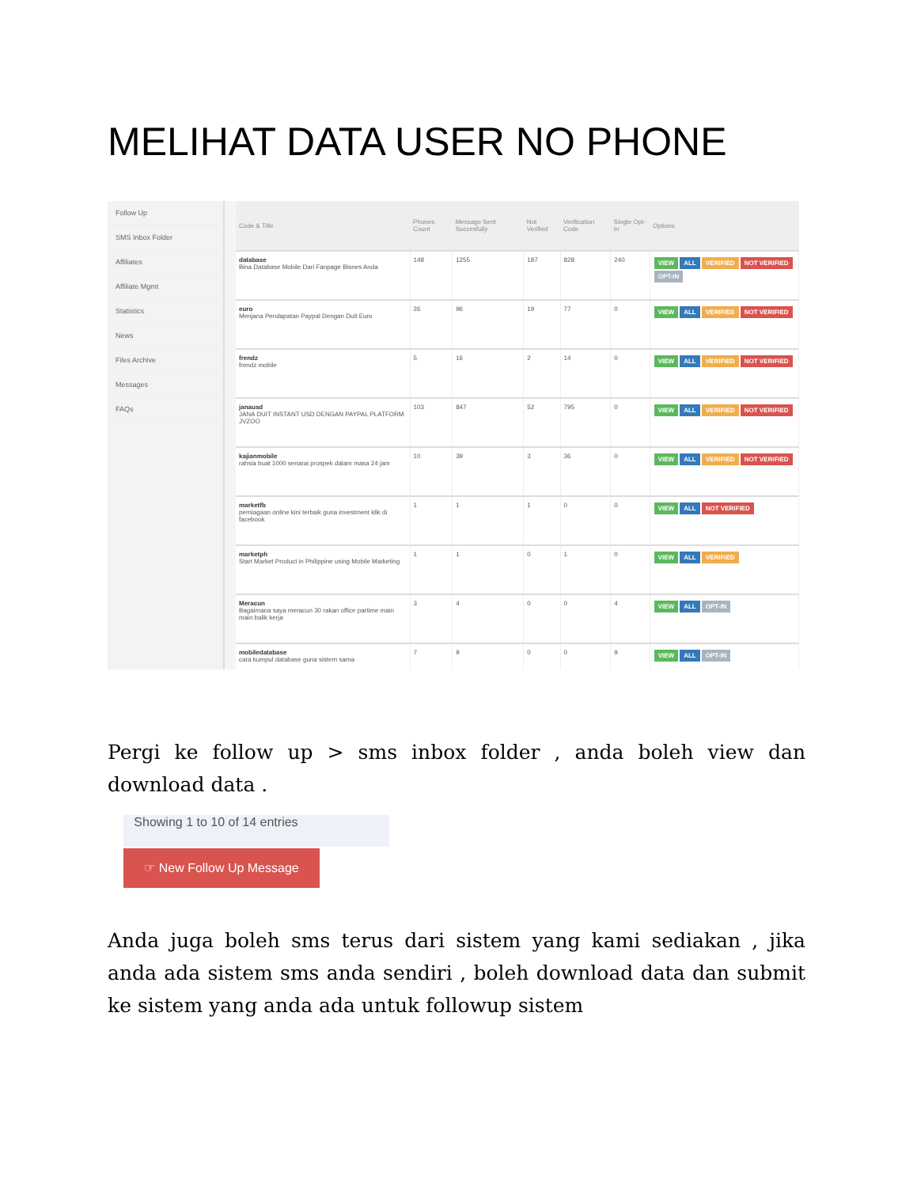MELIHAT DATA USER NO PHONE
Follow Up
SMS Inbox Folder
Affiliates
Affiliate Mgmt
Statistics
News
Files Archive
Messages
FAQs
| Code & Title | Phones Count | Message Sent Succesfully | Not Verified | Verification Code | Single Opt-In | Options |
| --- | --- | --- | --- | --- | --- | --- |
| database Bina Database Mobile Dari Fanpage Bisnes Anda | 148 | 1255 | 187 | 828 | 240 | VIEW ALL VERIFIED NOT VERIFIED OPT-IN |
| euro Menjana Pendapatan Paypal Dengan Duit Euro | 26 | 96 | 19 | 77 | 0 | VIEW ALL VERIFIED NOT VERIFIED |
| frendz frendz mobile | 5 | 16 | 2 | 14 | 0 | VIEW ALL VERIFIED NOT VERIFIED |
| janausd JANA DUIT INSTANT USD DENGAN PAYPAL PLATFORM JVZOO | 103 | 847 | 52 | 795 | 0 | VIEW ALL VERIFIED NOT VERIFIED |
| kajianmobile rahsia buat 1000 senarai prospek dalam masa 24 jam | 10 | 39 | 3 | 36 | 0 | VIEW ALL VERIFIED NOT VERIFIED |
| marketfb perniagaan online kini terbaik guna investment klik di facebook | 1 | 1 | 1 | 0 | 0 | VIEW ALL NOT VERIFIED |
| marketph Start Market Product in Philippine using Mobile Marketing | 1 | 1 | 0 | 1 | 0 | VIEW ALL VERIFIED |
| Meracun Bagaimana saya meracun 30 rakan office partime main main balik kerja | 3 | 4 | 0 | 0 | 4 | VIEW ALL OPT-IN |
| mobiledatabase cara kumpul database guna sistem sama | 7 | 9 | 0 | 0 | 9 | VIEW ALL OPT-IN |
Pergi ke follow up > sms inbox folder , anda boleh view dan download data .
Showing 1 to 10 of 14 entries
☞ New Follow Up Message
Anda juga boleh sms terus dari sistem yang kami sediakan , jika anda ada sistem sms anda sendiri , boleh download data dan submit ke sistem yang anda ada untuk followup sistem